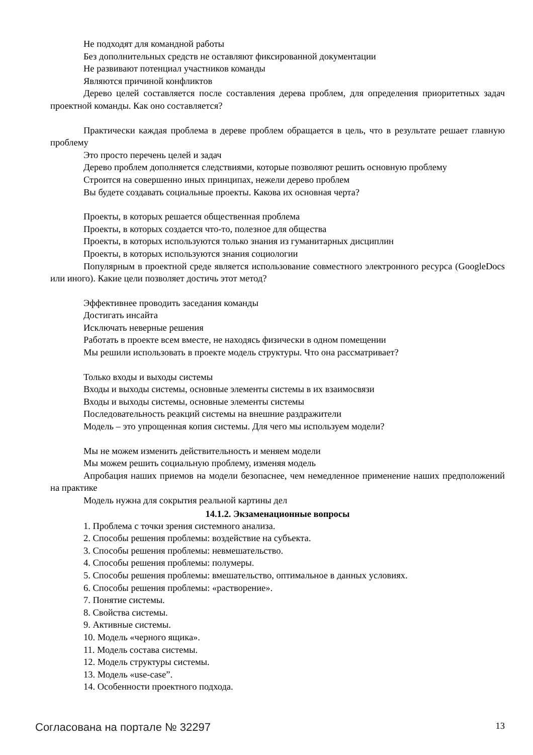Не подходят для командной работы
Без дополнительных средств не оставляют фиксированной документации
Не развивают потенциал участников команды
Являются причиной конфликтов
Дерево целей составляется после составления дерева проблем, для определения приоритетных задач проектной команды. Как оно составляется?
Практически каждая проблема в дереве проблем обращается в цель, что в результате решает главную проблему
Это просто перечень целей и задач
Дерево проблем дополняется следствиями, которые позволяют решить основную проблему
Строится на совершенно иных принципах, нежели дерево проблем
Вы будете создавать социальные проекты. Какова их основная черта?
Проекты, в которых решается общественная проблема
Проекты, в которых создается что-то, полезное для общества
Проекты, в которых используются только знания из гуманитарных дисциплин
Проекты, в которых используются знания социологии
Популярным в проектной среде является использование совместного электронного ресурса (GoogleDocs или иного). Какие цели позволяет достичь этот метод?
Эффективнее проводить заседания команды
Достигать инсайта
Исключать неверные решения
Работать в проекте всем вместе, не находясь физически в одном помещении
Мы решили использовать в проекте модель структуры. Что она рассматривает?
Только входы и выходы системы
Входы и выходы системы, основные элементы системы в их взаимосвязи
Входы и выходы системы, основные элементы системы
Последовательность реакций системы на внешние раздражители
Модель – это упрощенная копия системы. Для чего мы используем модели?
Мы не можем изменить действительность и меняем модели
Мы можем решить социальную проблему, изменяя модель
Апробация наших приемов на модели безопаснее, чем немедленное применение наших предположений на практике
Модель нужна для сокрытия реальной картины дел
14.1.2. Экзаменационные вопросы
1. Проблема с точки зрения системного анализа.
2. Способы решения проблемы: воздействие на субъекта.
3. Способы решения проблемы: невмешательство.
4. Способы решения проблемы: полумеры.
5. Способы решения проблемы: вмешательство, оптимальное в данных условиях.
6. Способы решения проблемы: «растворение».
7. Понятие системы.
8. Свойства системы.
9. Активные системы.
10. Модель «черного ящика».
11. Модель состава системы.
12. Модель структуры системы.
13. Модель «use-case”.
14. Особенности проектного подхода.
Согласована на портале № 32297 13